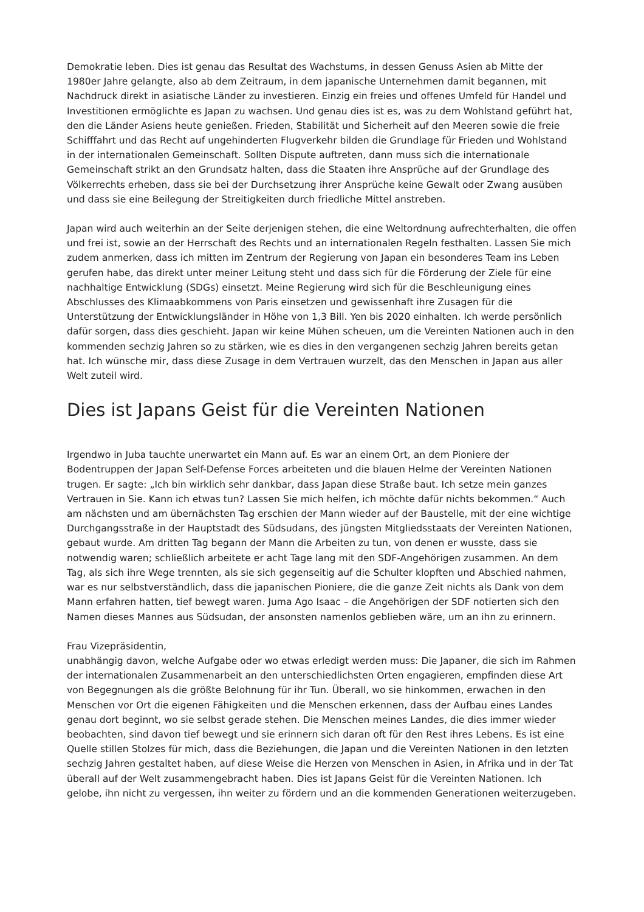Demokratie leben. Dies ist genau das Resultat des Wachstums, in dessen Genuss Asien ab Mitte der 1980er Jahre gelangte, also ab dem Zeitraum, in dem japanische Unternehmen damit begannen, mit Nachdruck direkt in asiatische Länder zu investieren. Einzig ein freies und offenes Umfeld für Handel und Investitionen ermöglichte es Japan zu wachsen. Und genau dies ist es, was zu dem Wohlstand geführt hat, den die Länder Asiens heute genießen. Frieden, Stabilität und Sicherheit auf den Meeren sowie die freie Schifffahrt und das Recht auf ungehinderten Flugverkehr bilden die Grundlage für Frieden und Wohlstand in der internationalen Gemeinschaft. Sollten Dispute auftreten, dann muss sich die internationale Gemeinschaft strikt an den Grundsatz halten, dass die Staaten ihre Ansprüche auf der Grundlage des Völkerrechts erheben, dass sie bei der Durchsetzung ihrer Ansprüche keine Gewalt oder Zwang ausüben und dass sie eine Beilegung der Streitigkeiten durch friedliche Mittel anstreben.
Japan wird auch weiterhin an der Seite derjenigen stehen, die eine Weltordnung aufrechterhalten, die offen und frei ist, sowie an der Herrschaft des Rechts und an internationalen Regeln festhalten. Lassen Sie mich zudem anmerken, dass ich mitten im Zentrum der Regierung von Japan ein besonderes Team ins Leben gerufen habe, das direkt unter meiner Leitung steht und dass sich für die Förderung der Ziele für eine nachhaltige Entwicklung (SDGs) einsetzt. Meine Regierung wird sich für die Beschleunigung eines Abschlusses des Klimaabkommens von Paris einsetzen und gewissenhaft ihre Zusagen für die Unterstützung der Entwicklungsländer in Höhe von 1,3 Bill. Yen bis 2020 einhalten. Ich werde persönlich dafür sorgen, dass dies geschieht. Japan wir keine Mühen scheuen, um die Vereinten Nationen auch in den kommenden sechzig Jahren so zu stärken, wie es dies in den vergangenen sechzig Jahren bereits getan hat. Ich wünsche mir, dass diese Zusage in dem Vertrauen wurzelt, das den Menschen in Japan aus aller Welt zuteil wird.
Dies ist Japans Geist für die Vereinten Nationen
Irgendwo in Juba tauchte unerwartet ein Mann auf. Es war an einem Ort, an dem Pioniere der Bodentruppen der Japan Self-Defense Forces arbeiteten und die blauen Helme der Vereinten Nationen trugen. Er sagte: „Ich bin wirklich sehr dankbar, dass Japan diese Straße baut. Ich setze mein ganzes Vertrauen in Sie. Kann ich etwas tun? Lassen Sie mich helfen, ich möchte dafür nichts bekommen.“ Auch am nächsten und am übernächsten Tag erschien der Mann wieder auf der Baustelle, mit der eine wichtige Durchgangsstraße in der Hauptstadt des Südsudans, des jüngsten Mitgliedsstaats der Vereinten Nationen, gebaut wurde. Am dritten Tag begann der Mann die Arbeiten zu tun, von denen er wusste, dass sie notwendig waren; schließlich arbeitete er acht Tage lang mit den SDF-Angehörigen zusammen. An dem Tag, als sich ihre Wege trennten, als sie sich gegenseitig auf die Schulter klopften und Abschied nahmen, war es nur selbstverständlich, dass die japanischen Pioniere, die die ganze Zeit nichts als Dank von dem Mann erfahren hatten, tief bewegt waren. Juma Ago Isaac – die Angehörigen der SDF notierten sich den Namen dieses Mannes aus Südsudan, der ansonsten namenlos geblieben wäre, um an ihn zu erinnern.
Frau Vizepräsidentin,
unabhängig davon, welche Aufgabe oder wo etwas erledigt werden muss: Die Japaner, die sich im Rahmen der internationalen Zusammenarbeit an den unterschiedlichsten Orten engagieren, empfinden diese Art von Begegnungen als die größte Belohnung für ihr Tun. Überall, wo sie hinkommen, erwachen in den Menschen vor Ort die eigenen Fähigkeiten und die Menschen erkennen, dass der Aufbau eines Landes genau dort beginnt, wo sie selbst gerade stehen. Die Menschen meines Landes, die dies immer wieder beobachten, sind davon tief bewegt und sie erinnern sich daran oft für den Rest ihres Lebens. Es ist eine Quelle stillen Stolzes für mich, dass die Beziehungen, die Japan und die Vereinten Nationen in den letzten sechzig Jahren gestaltet haben, auf diese Weise die Herzen von Menschen in Asien, in Afrika und in der Tat überall auf der Welt zusammengebracht haben. Dies ist Japans Geist für die Vereinten Nationen. Ich gelobe, ihn nicht zu vergessen, ihn weiter zu fördern und an die kommenden Generationen weiterzugeben.